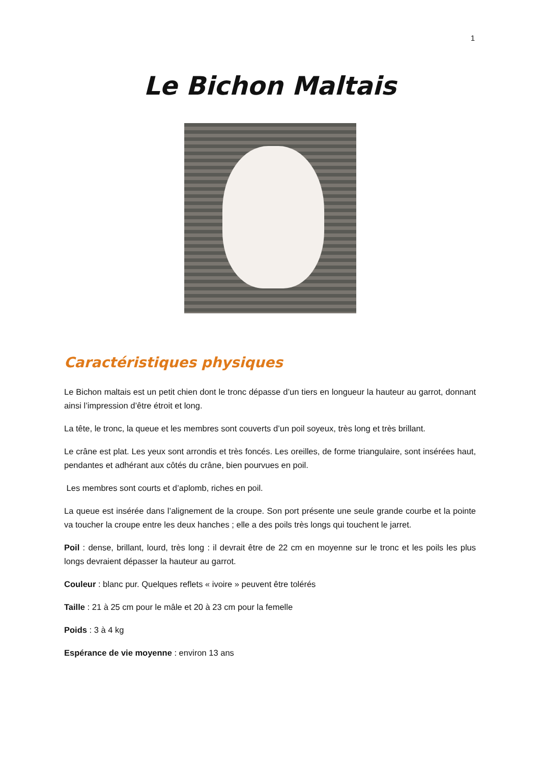1
Le Bichon Maltais
Caractéristiques physiques
Le Bichon maltais est un petit chien dont le tronc dépasse d’un tiers en longueur la hauteur au garrot, donnant ainsi l’impression d’être étroit et long.
La tête, le tronc, la queue et les membres sont couverts d’un poil soyeux, très long et très brillant.
Le crâne est plat. Les yeux sont arrondis et très foncés. Les oreilles, de forme triangulaire, sont insérées haut, pendantes et adhérant aux côtés du crâne, bien pourvues en poil.
Les membres sont courts et d’aplomb, riches en poil.
La queue est insérée dans l’alignement de la croupe. Son port présente une seule grande courbe et la pointe va toucher la croupe entre les deux hanches ; elle a des poils très longs qui touchent le jarret.
Poil : dense, brillant, lourd, très long : il devrait être de 22 cm en moyenne sur le tronc et les poils les plus longs devraient dépasser la hauteur au garrot.
Couleur : blanc pur. Quelques reflets « ivoire » peuvent être tolérés
Taille : 21 à 25 cm pour le mâle et 20 à 23 cm pour la femelle
Poids : 3 à 4 kg
Espérance de vie moyenne : environ 13 ans